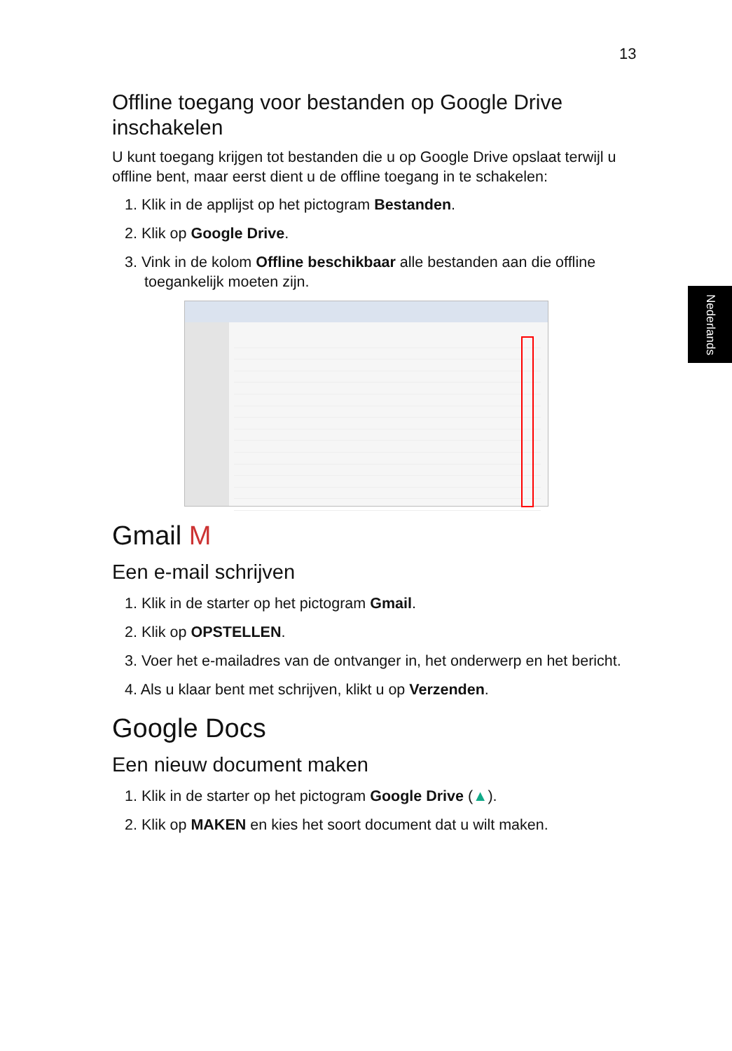13
Nederlands
Offline toegang voor bestanden op Google Drive inschakelen
U kunt toegang krijgen tot bestanden die u op Google Drive opslaat terwijl u offline bent, maar eerst dient u de offline toegang in te schakelen:
1. Klik in de applijst op het pictogram Bestanden.
2. Klik op Google Drive.
3. Vink in de kolom Offline beschikbaar alle bestanden aan die offline toegankelijk moeten zijn.
Gmail M
Een e-mail schrijven
1. Klik in de starter op het pictogram Gmail.
2. Klik op OPSTELLEN.
3. Voer het e-mailadres van de ontvanger in, het onderwerp en het bericht.
4. Als u klaar bent met schrijven, klikt u op Verzenden.
Google Docs
Een nieuw document maken
1. Klik in de starter op het pictogram Google Drive (▲).
2. Klik op MAKEN en kies het soort document dat u wilt maken.